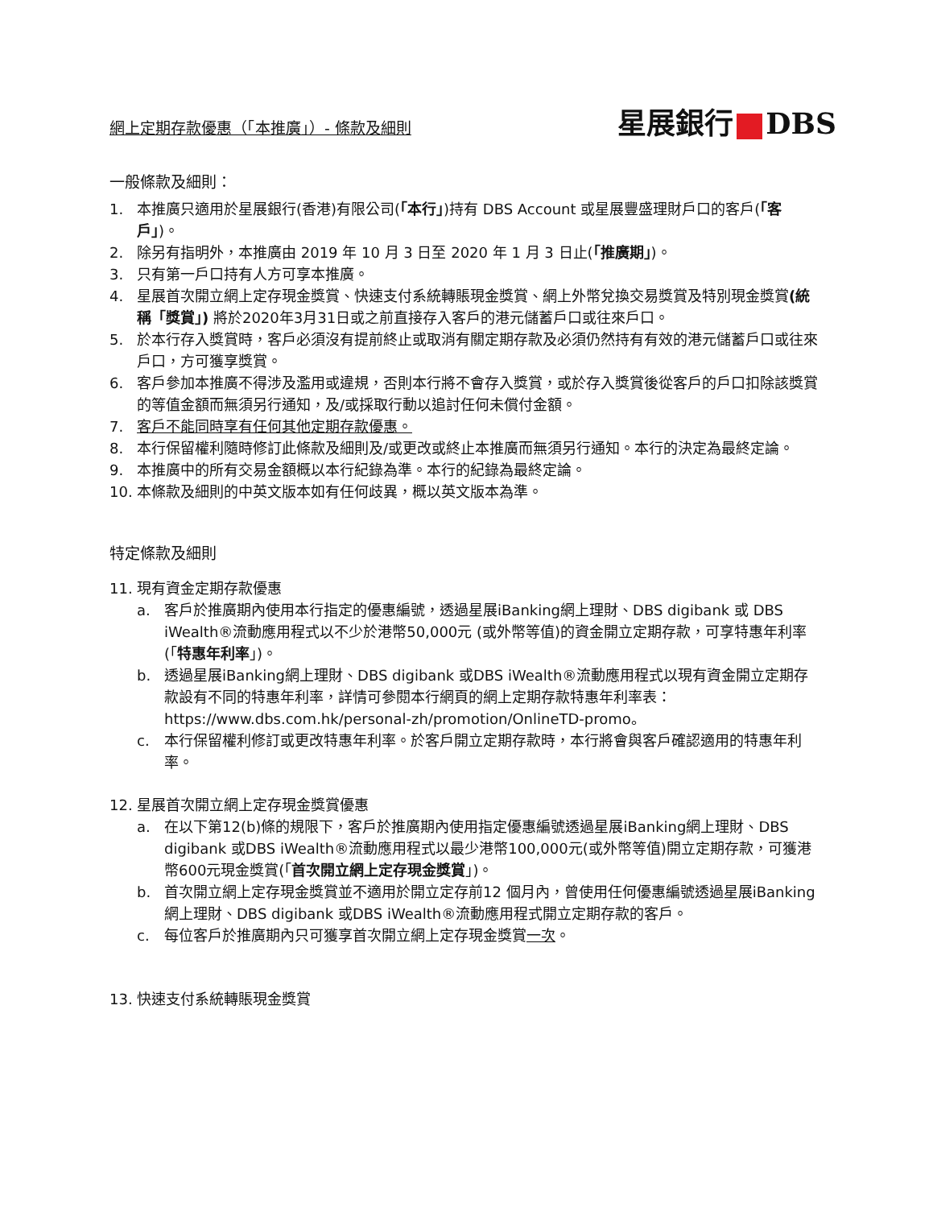網上定期存款優惠（「本推廣」）- 條款及細則
星展銀行 DBS
一般條款及細則：
1. 本推廣只適用於星展銀行(香港)有限公司(「本行」)持有 DBS Account 或星展豐盛理財戶口的客戶(「客戶」)。
2. 除另有指明外，本推廣由 2019 年 10 月 3 日至 2020 年 1 月 3 日止(「推廣期」)。
3. 只有第一戶口持有人方可享本推廣。
4. 星展首次開立網上定存現金獎賞、快速支付系統轉賬現金獎賞、網上外幣兌換交易獎賞及特別現金獎賞(統稱「獎賞」) 將於2020年3月31日或之前直接存入客戶的港元儲蓄戶口或往來戶口。
5. 於本行存入獎賞時，客戶必須沒有提前終止或取消有關定期存款及必須仍然持有有效的港元儲蓄戶口或往來戶口，方可獲享獎賞。
6. 客戶參加本推廣不得涉及濫用或違規，否則本行將不會存入獎賞，或於存入獎賞後從客戶的戶口扣除該獎賞的等值金額而無須另行通知，及/或採取行動以追討任何未償付金額。
7. 客戶不能同時享有任何其他定期存款優惠。
8. 本行保留權利隨時修訂此條款及細則及/或更改或終止本推廣而無須另行通知。本行的決定為最終定論。
9. 本推廣中的所有交易金額概以本行紀錄為準。本行的紀錄為最終定論。
10. 本條款及細則的中英文版本如有任何歧異，概以英文版本為準。
特定條款及細則
11. 現有資金定期存款優惠
a. 客戶於推廣期內使用本行指定的優惠編號，透過星展iBanking網上理財、DBS digibank 或 DBS iWealth®流動應用程式以不少於港幣50,000元 (或外幣等值)的資金開立定期存款，可享特惠年利率(「特惠年利率」)。
b. 透過星展iBanking網上理財、DBS digibank 或DBS iWealth®流動應用程式以現有資金開立定期存款設有不同的特惠年利率，詳情可參閱本行網頁的網上定期存款特惠年利率表：https://www.dbs.com.hk/personal-zh/promotion/OnlineTD-promo。
c. 本行保留權利修訂或更改特惠年利率。於客戶開立定期存款時，本行將會與客戶確認適用的特惠年利率。
12. 星展首次開立網上定存現金獎賞優惠
a. 在以下第12(b)條的規限下，客戶於推廣期內使用指定優惠編號透過星展iBanking網上理財、DBS digibank 或DBS iWealth®流動應用程式以最少港幣100,000元(或外幣等值)開立定期存款，可獲港幣600元現金獎賞(「首次開立網上定存現金獎賞」)。
b. 首次開立網上定存現金獎賞並不適用於開立定存前12 個月內，曾使用任何優惠編號透過星展iBanking網上理財、DBS digibank 或DBS iWealth®流動應用程式開立定期存款的客戶。
c. 每位客戶於推廣期內只可獲享首次開立網上定存現金獎賞一次。
13. 快速支付系統轉賬現金獎賞